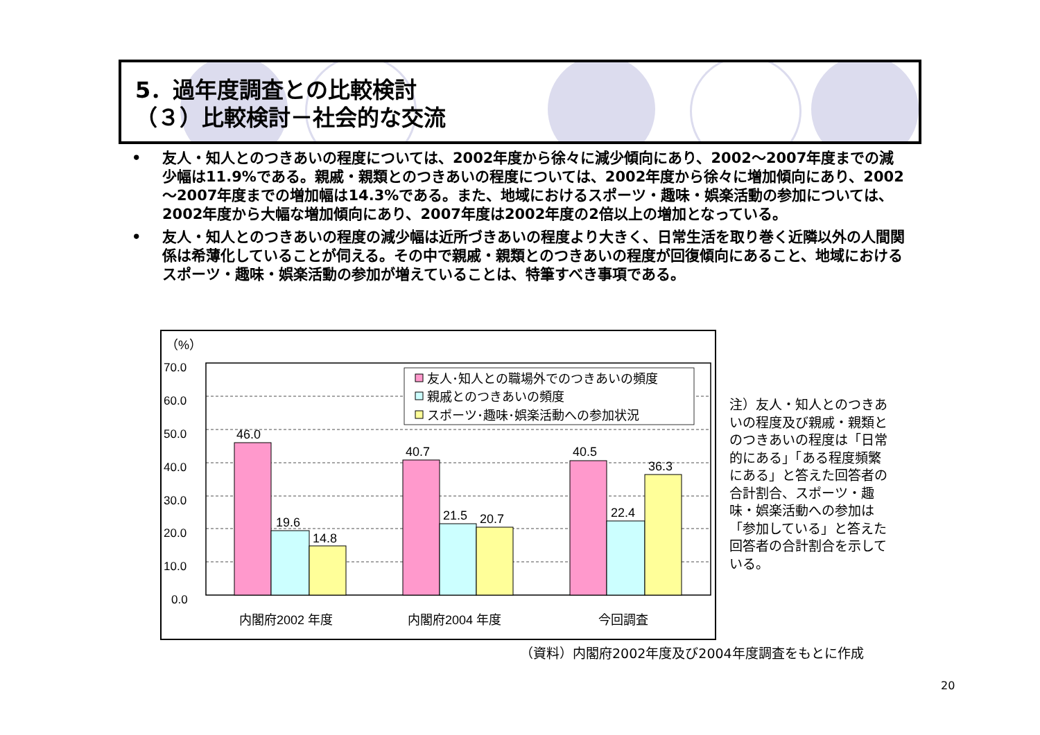5．過年度調査との比較検討
（３）比較検討－社会的な交流
• 友人・知人とのつきあいの程度については、2002年度から徐々に減少傾向にあり、2002～2007年度までの減少幅は11.9%である。親戚・親類とのつきあいの程度については、2002年度から徐々に増加傾向にあり、2002～2007年度までの増加幅は14.3%である。また、地域におけるスポーツ・趣味・娯楽活動の参加については、2002年度から大幅な増加傾向にあり、2007年度は2002年度の2倍以上の増加となっている。
• 友人・知人とのつきあいの程度の減少幅は近所づきあいの程度より大きく、日常生活を取り巻く近隣以外の人間関係は希薄化していることが伺える。その中で親戚・親類とのつきあいの程度が回復傾向にあること、地域におけるスポーツ・趣味・娯楽活動の参加が増えていることは、特筆すべき事項である。
（%）
70.0
60.0
50.0
40.0
30.0
20.0
10.0
0.0
46.0
19.6
14.8
40.7
21.5
20.7
40.5
22.4
36.3
友人･知人との職場外でのつきあいの頻度
親戚とのつきあいの頻度
スポーツ･趣味･娯楽活動への参加状況
内閣府2002 年度
内閣府2004 年度
今回調査
注）友人・知人とのつきあいの程度及び親戚・親類とのつきあいの程度は「日常的にある」「ある程度頻繁にある」と答えた回答者の合計割合、スポーツ・趣味・娯楽活動への参加は「参加している」と答えた回答者の合計割合を示している。
（資料）内閣府2002年度及び2004年度調査をもとに作成
20